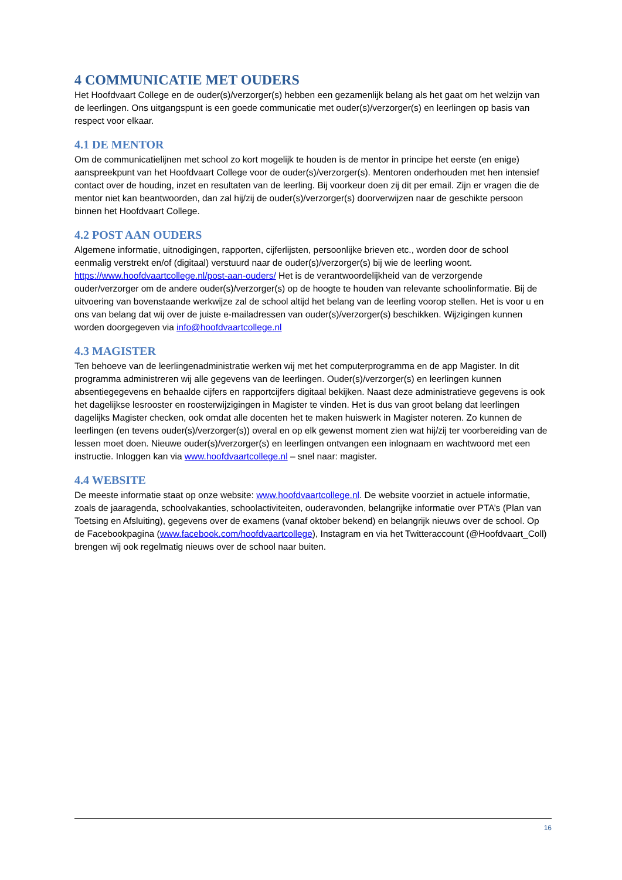4 COMMUNICATIE MET OUDERS
Het Hoofdvaart College en de ouder(s)/verzorger(s) hebben een gezamenlijk belang als het gaat om het welzijn van de leerlingen. Ons uitgangspunt is een goede communicatie met ouder(s)/verzorger(s) en leerlingen op basis van respect voor elkaar.
4.1 DE MENTOR
Om de communicatielijnen met school zo kort mogelijk te houden is de mentor in principe het eerste (en enige) aanspreekpunt van het Hoofdvaart College voor de ouder(s)/verzorger(s). Mentoren onderhouden met hen intensief contact over de houding, inzet en resultaten van de leerling. Bij voorkeur doen zij dit per email. Zijn er vragen die de mentor niet kan beantwoorden, dan zal hij/zij de ouder(s)/verzorger(s) doorverwijzen naar de geschikte persoon binnen het Hoofdvaart College.
4.2 POST AAN OUDERS
Algemene informatie, uitnodigingen, rapporten, cijferlijsten, persoonlijke brieven etc., worden door de school eenmalig verstrekt en/of (digitaal) verstuurd naar de ouder(s)/verzorger(s) bij wie de leerling woont. https://www.hoofdvaartcollege.nl/post-aan-ouders/ Het is de verantwoordelijkheid van de verzorgende ouder/verzorger om de andere ouder(s)/verzorger(s) op de hoogte te houden van relevante schoolinformatie. Bij de uitvoering van bovenstaande werkwijze zal de school altijd het belang van de leerling voorop stellen. Het is voor u en ons van belang dat wij over de juiste e-mailadressen van ouder(s)/verzorger(s) beschikken. Wijzigingen kunnen worden doorgegeven via info@hoofdvaartcollege.nl
4.3 MAGISTER
Ten behoeve van de leerlingenadministratie werken wij met het computerprogramma en de app Magister. In dit programma administreren wij alle gegevens van de leerlingen. Ouder(s)/verzorger(s) en leerlingen kunnen absentiegegevens en behaalde cijfers en rapportcijfers digitaal bekijken. Naast deze administratieve gegevens is ook het dagelijkse lesrooster en roosterwijzigingen in Magister te vinden. Het is dus van groot belang dat leerlingen dagelijks Magister checken, ook omdat alle docenten het te maken huiswerk in Magister noteren. Zo kunnen de leerlingen (en tevens ouder(s)/verzorger(s)) overal en op elk gewenst moment zien wat hij/zij ter voorbereiding van de lessen moet doen. Nieuwe ouder(s)/verzorger(s) en leerlingen ontvangen een inlognaam en wachtwoord met een instructie. Inloggen kan via www.hoofdvaartcollege.nl – snel naar: magister.
4.4 WEBSITE
De meeste informatie staat op onze website: www.hoofdvaartcollege.nl. De website voorziet in actuele informatie, zoals de jaaragenda, schoolvakanties, schoolactiviteiten, ouderavonden, belangrijke informatie over PTA’s (Plan van Toetsing en Afsluiting), gegevens over de examens (vanaf oktober bekend) en belangrijk nieuws over de school. Op de Facebookpagina (www.facebook.com/hoofdvaartcollege), Instagram en via het Twitteraccount (@Hoofdvaart_Coll) brengen wij ook regelmatig nieuws over de school naar buiten.
16